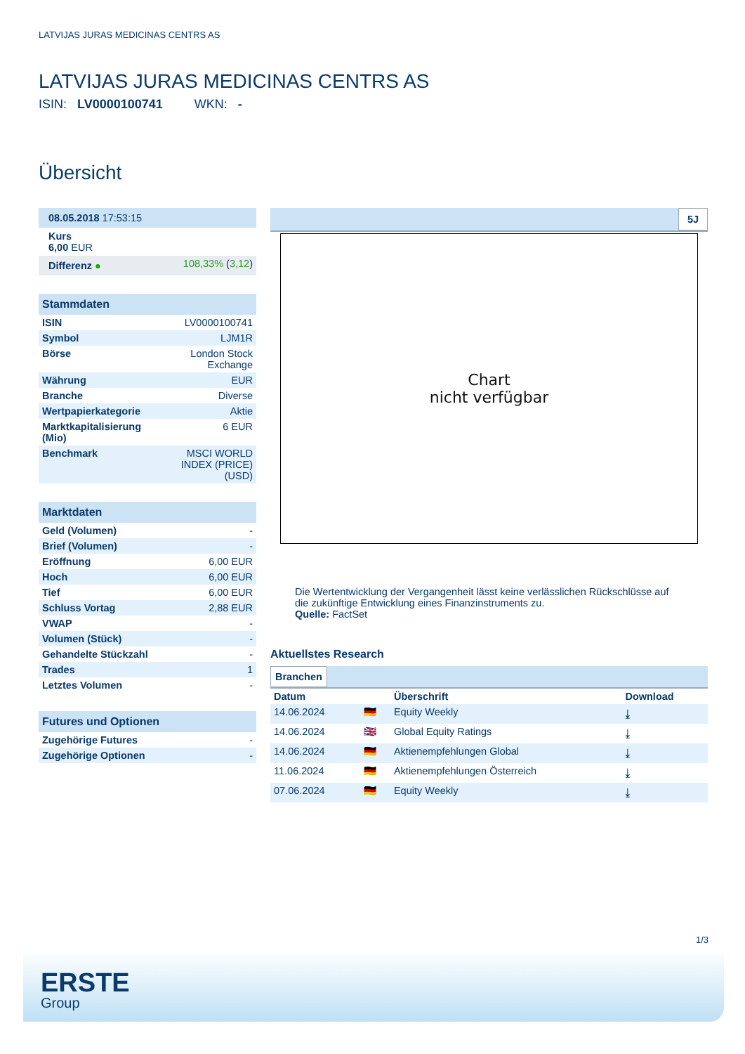LATVIJAS JURAS MEDICINAS CENTRS AS
LATVIJAS JURAS MEDICINAS CENTRS AS
ISIN: LV0000100741 WKN: -
Übersicht
| 08.05.2018 17:53:15 | |
| Kurs 6,00 EUR | |
| Differenz ● | 108,33% ( 3,12 ) |
| Stammdaten | |
| ISIN | LV0000100741 |
| Symbol | LJM1R |
| Börse | London Stock Exchange |
| Währung | EUR |
| Branche | Diverse |
| Wertpapierkategorie | Aktie |
| Marktkapitalisierung (Mio) | 6 EUR |
| Benchmark | MSCI WORLD INDEX (PRICE) (USD) |
| Marktdaten | |
| Geld (Volumen) | - |
| Brief (Volumen) | - |
| Eröffnung | 6,00 EUR |
| Hoch | 6,00 EUR |
| Tief | 6,00 EUR |
| Schluss Vortag | 2,88 EUR |
| VWAP | - |
| Volumen (Stück) | - |
| Gehandelte Stückzahl | - |
| Trades | 1 |
| Letztes Volumen | - |
| Futures und Optionen | |
| Zugehörige Futures | - |
| Zugehörige Optionen | - |
5J
Chart
nicht verfügbar
Die Wertentwicklung der Vergangenheit lässt keine verlässlichen Rückschlüsse auf die zukünftige Entwicklung eines Finanzinstruments zu.
Quelle: FactSet
Aktuellstes Research
Branchen
| Datum | | Überschrift | Download |
| --- | --- | --- | --- |
| 14.06.2024 | 🇩🇪 | Equity Weekly | ⤓ |
| 14.06.2024 | 🇬🇧 | Global Equity Ratings | ⤓ |
| 14.06.2024 | 🇩🇪 | Aktienempfehlungen Global | ⤓ |
| 11.06.2024 | 🇩🇪 | Aktienempfehlungen Österreich | ⤓ |
| 07.06.2024 | 🇩🇪 | Equity Weekly | ⤓ |
1/3
ERSTE
Group